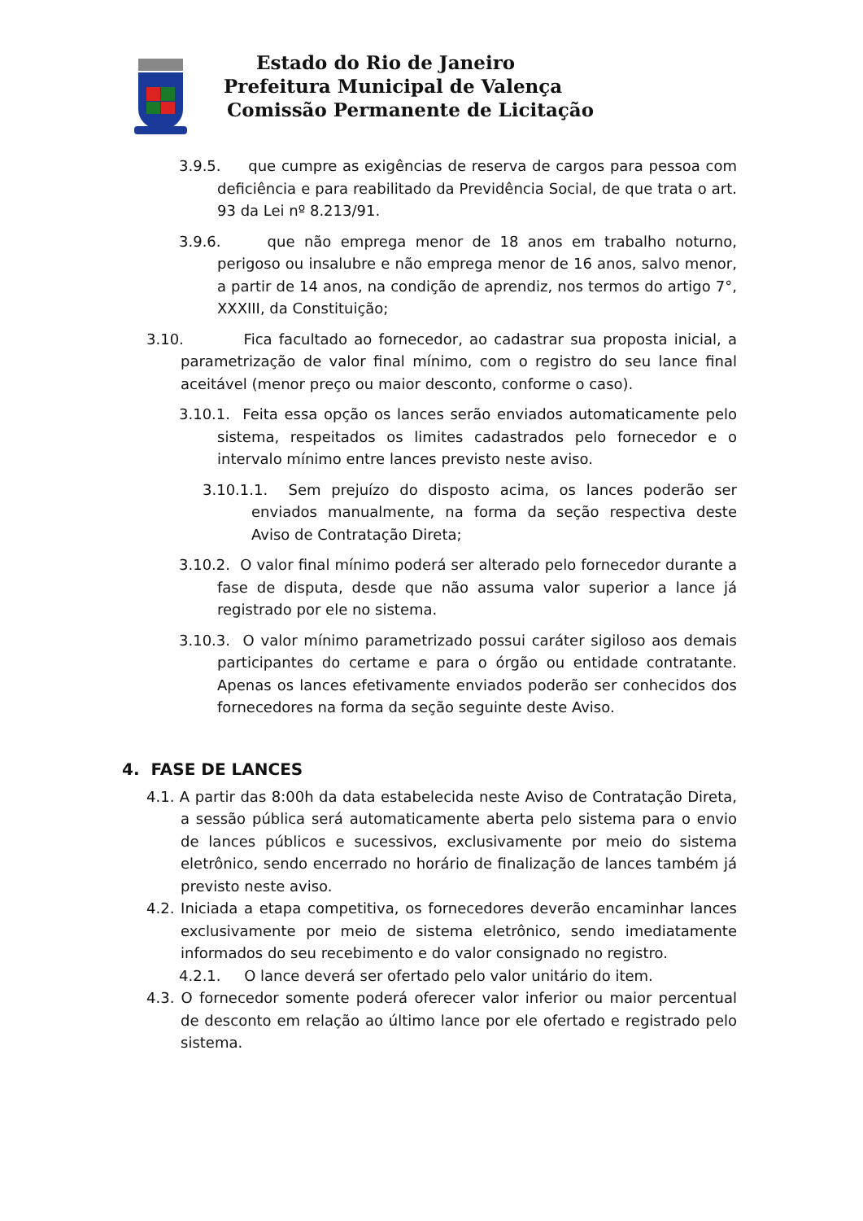Estado do Rio de Janeiro
Prefeitura Municipal de Valença
Comissão Permanente de Licitação
3.9.5. que cumpre as exigências de reserva de cargos para pessoa com deficiência e para reabilitado da Previdência Social, de que trata o art. 93 da Lei nº 8.213/91.
3.9.6. que não emprega menor de 18 anos em trabalho noturno, perigoso ou insalubre e não emprega menor de 16 anos, salvo menor, a partir de 14 anos, na condição de aprendiz, nos termos do artigo 7°, XXXIII, da Constituição;
3.10. Fica facultado ao fornecedor, ao cadastrar sua proposta inicial, a parametrização de valor final mínimo, com o registro do seu lance final aceitável (menor preço ou maior desconto, conforme o caso).
3.10.1. Feita essa opção os lances serão enviados automaticamente pelo sistema, respeitados os limites cadastrados pelo fornecedor e o intervalo mínimo entre lances previsto neste aviso.
3.10.1.1. Sem prejuízo do disposto acima, os lances poderão ser enviados manualmente, na forma da seção respectiva deste Aviso de Contratação Direta;
3.10.2. O valor final mínimo poderá ser alterado pelo fornecedor durante a fase de disputa, desde que não assuma valor superior a lance já registrado por ele no sistema.
3.10.3. O valor mínimo parametrizado possui caráter sigiloso aos demais participantes do certame e para o órgão ou entidade contratante. Apenas os lances efetivamente enviados poderão ser conhecidos dos fornecedores na forma da seção seguinte deste Aviso.
4. FASE DE LANCES
4.1. A partir das 8:00h da data estabelecida neste Aviso de Contratação Direta, a sessão pública será automaticamente aberta pelo sistema para o envio de lances públicos e sucessivos, exclusivamente por meio do sistema eletrônico, sendo encerrado no horário de finalização de lances também já previsto neste aviso.
4.2. Iniciada a etapa competitiva, os fornecedores deverão encaminhar lances exclusivamente por meio de sistema eletrônico, sendo imediatamente informados do seu recebimento e do valor consignado no registro.
4.2.1. O lance deverá ser ofertado pelo valor unitário do item.
4.3. O fornecedor somente poderá oferecer valor inferior ou maior percentual de desconto em relação ao último lance por ele ofertado e registrado pelo sistema.